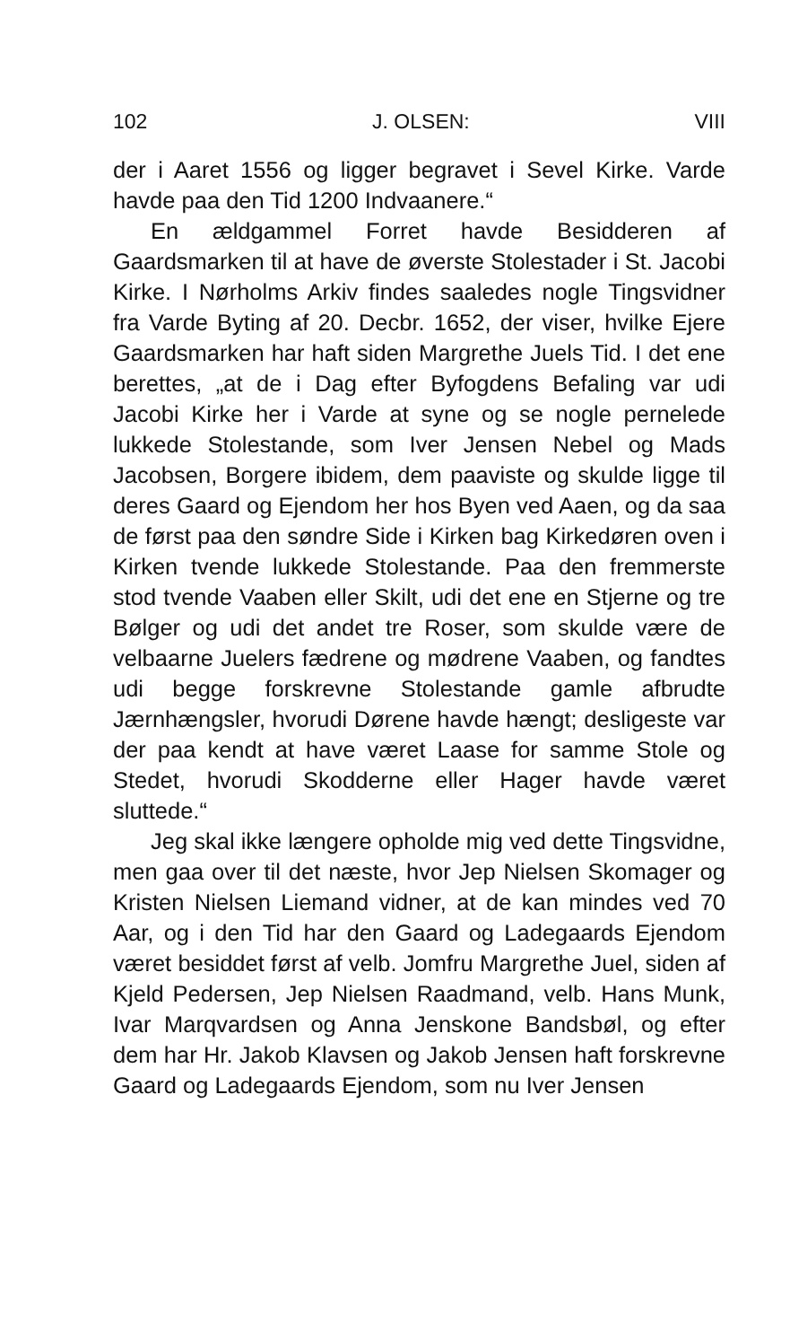102 J. OLSEN: VIII
der i Aaret 1556 og ligger begravet i Sevel Kirke. Varde havde paa den Tid 1200 Indvaanere.“
En ældgammel Forret havde Besidderen af Gaardsmarken til at have de øverste Stolestader i St. Jacobi Kirke. I Nørholms Arkiv findes saaledes nogle Tingsvidner fra Varde Byting af 20. Decbr. 1652, der viser, hvilke Ejere Gaardsmarken har haft siden Margrethe Juels Tid. I det ene berettes, „at de i Dag efter Byfogdens Befaling var udi Jacobi Kirke her i Varde at syne og se nogle pernelede lukkede Stolestande, som Iver Jensen Nebel og Mads Jacobsen, Borgere ibidem, dem paaviste og skulde ligge til deres Gaard og Ejendom her hos Byen ved Aaen, og da saa de først paa den søndre Side i Kirken bag Kirkedøren oven i Kirken tvende lukkede Stolestande. Paa den fremmerste stod tvende Vaaben eller Skilt, udi det ene en Stjerne og tre Bølger og udi det andet tre Roser, som skulde være de velbaarne Juelers fædrene og mødrene Vaaben, og fandtes udi begge forskrevne Stolestande gamle afbrudte Jærnhængsler, hvorudi Dørene havde hængt; desligeste var der paa kendt at have været Laase for samme Stole og Stedet, hvorudi Skodderne eller Hager havde været sluttede.“
Jeg skal ikke længere opholde mig ved dette Tingsvidne, men gaa over til det næste, hvor Jep Nielsen Skomager og Kristen Nielsen Liemand vidner, at de kan mindes ved 70 Aar, og i den Tid har den Gaard og Ladegaards Ejendom været besiddet først af velb. Jomfru Margrethe Juel, siden af Kjeld Pedersen, Jep Nielsen Raadmand, velb. Hans Munk, Ivar Marqvardsen og Anna Jenskone Bandsbøl, og efter dem har Hr. Jakob Klavsen og Jakob Jensen haft forskrevne Gaard og Ladegaards Ejendom, som nu Iver Jensen